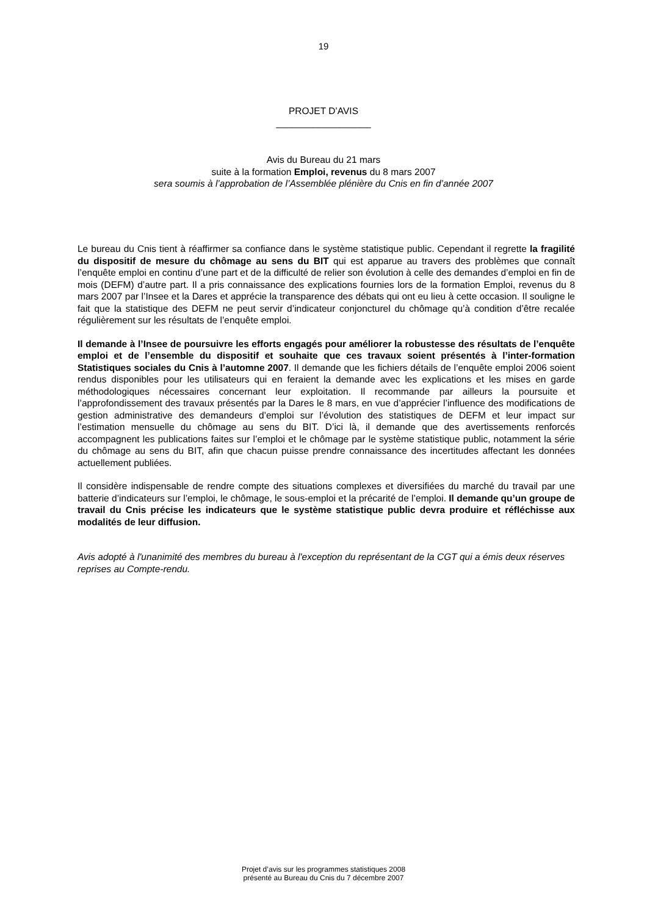19
PROJET D’AVIS
__________________
Avis du Bureau du 21 mars
suite à la formation Emploi, revenus du 8 mars 2007
sera soumis à l’approbation de l’Assemblée plénière du Cnis en fin d’année 2007
Le bureau du Cnis tient à réaffirmer sa confiance dans le système statistique public. Cependant il regrette la fragilité du dispositif de mesure du chômage au sens du BIT qui est apparue au travers des problèmes que connaît l’enquête emploi en continu d’une part et de la difficulté de relier son évolution à celle des demandes d’emploi en fin de mois (DEFM) d’autre part. Il a pris connaissance des explications fournies lors de la formation Emploi, revenus du 8 mars 2007 par l’Insee et la Dares et apprécie la transparence des débats qui ont eu lieu à cette occasion. Il souligne le fait que la statistique des DEFM ne peut servir d’indicateur conjoncturel du chômage qu’à condition d’être recalée régulièrement sur les résultats de l’enquête emploi.
Il demande à l’Insee de poursuivre les efforts engagés pour améliorer la robustesse des résultats de l’enquête emploi et de l’ensemble du dispositif et souhaite que ces travaux soient présentés à l’inter-formation Statistiques sociales du Cnis à l’automne 2007. Il demande que les fichiers détails de l’enquête emploi 2006 soient rendus disponibles pour les utilisateurs qui en feraient la demande avec les explications et les mises en garde méthodologiques nécessaires concernant leur exploitation. Il recommande par ailleurs la poursuite et l’approfondissement des travaux présentés par la Dares le 8 mars, en vue d’apprécier l’influence des modifications de gestion administrative des demandeurs d’emploi sur l’évolution des statistiques de DEFM et leur impact sur l’estimation mensuelle du chômage au sens du BIT. D’ici là, il demande que des avertissements renforcés accompagnent les publications faites sur l’emploi et le chômage par le système statistique public, notamment la série du chômage au sens du BIT, afin que chacun puisse prendre connaissance des incertitudes affectant les données actuellement publiées.
Il considère indispensable de rendre compte des situations complexes et diversifiées du marché du travail par une batterie d’indicateurs sur l’emploi, le chômage, le sous-emploi et la précarité de l’emploi. Il demande qu’un groupe de travail du Cnis précise les indicateurs que le système statistique public devra produire et réfléchisse aux modalités de leur diffusion.
Avis adopté à l'unanimité des membres du bureau à l'exception du représentant de la CGT qui a émis deux réserves reprises au Compte-rendu.
Projet d’avis sur les programmes statistiques 2008
présenté au Bureau du Cnis du 7 décembre 2007